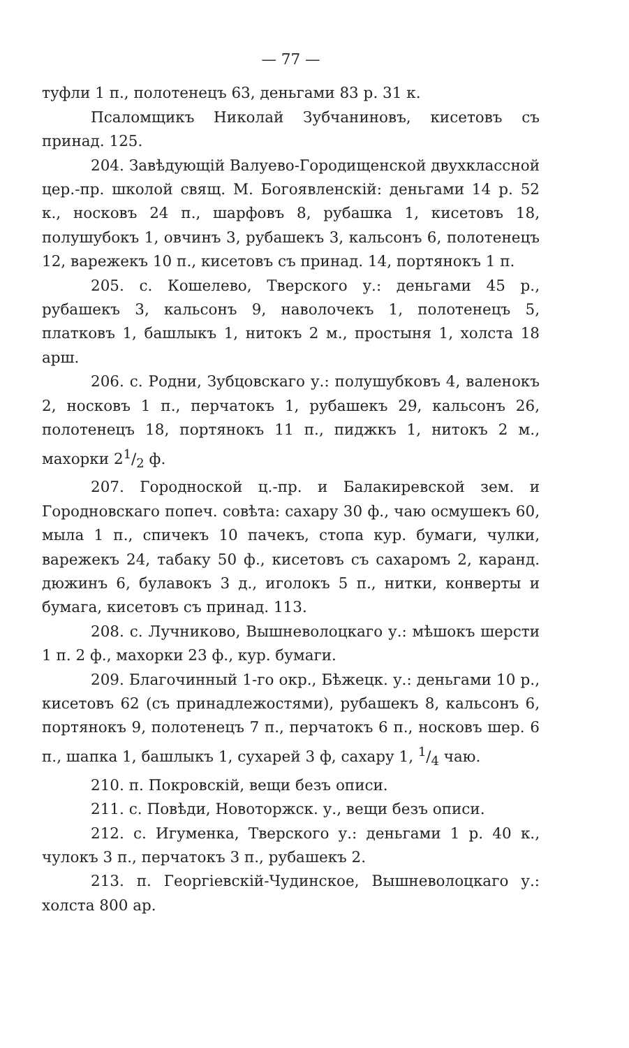— 77 —
туфли 1 п., полотенецъ 63, деньгами 83 р. 31 к.
Псаломщикъ Николай Зубчаниновъ, кисетовъ съ принад. 125.
204. Завѣдующій Валуево-Городищенской двухклассной цер.-пр. школой свящ. М. Богоявленскій: деньгами 14 р. 52 к., носковъ 24 п., шарфовъ 8, рубашка 1, кисетовъ 18, полушубокъ 1, овчинъ 3, рубашекъ 3, кальсонъ 6, полотенецъ 12, варежекъ 10 п., кисетовъ съ принад. 14, портянокъ 1 п.
205. с. Кошелево, Тверского у.: деньгами 45 р., рубашекъ 3, кальсонъ 9, наволочекъ 1, полотенецъ 5, платковъ 1, башлыкъ 1, нитокъ 2 м., простыня 1, холста 18 арш.
206. с. Родни, Зубцовскаго у.: полушубковъ 4, валенокъ 2, носковъ 1 п., перчатокъ 1, рубашекъ 29, кальсонъ 26, полотенецъ 18, портянокъ 11 п., пиджкъ 1, нитокъ 2 м., махорки 21/2 ф.
207. Городноской ц.-пр. и Балакиревской зем. и Городновскаго попеч. совѣта: сахару 30 ф., чаю осмушекъ 60, мыла 1 п., спичекъ 10 пачекъ, стопа кур. бумаги, чулки, варежекъ 24, табаку 50 ф., кисетовъ съ сахаромъ 2, каранд. дюжинъ 6, булавокъ 3 д., иголокъ 5 п., нитки, конверты и бумага, кисетовъ съ принад. 113.
208. с. Лучниково, Вышневолоцкаго у.: мѣшокъ шерсти 1 п. 2 ф., махорки 23 ф., кур. бумаги.
209. Благочинный 1-го окр., Бѣжецк. у.: деньгами 10 р., кисетовъ 62 (съ принадлежостями), рубашекъ 8, кальсонъ 6, портянокъ 9, полотенецъ 7 п., перчатокъ 6 п., носковъ шер. 6 п., шапка 1, башлыкъ 1, сухарей 3 ф, сахару 1, 1/4 чаю.
210. п. Покровскій, вещи безъ описи.
211. с. Повѣди, Новоторжск. у., вещи безъ описи.
212. с. Игуменка, Тверского у.: деньгами 1 р. 40 к., чулокъ 3 п., перчатокъ 3 п., рубашекъ 2.
213. п. Георгіевскій-Чудинское, Вышневолоцкаго у.: холста 800 ар.